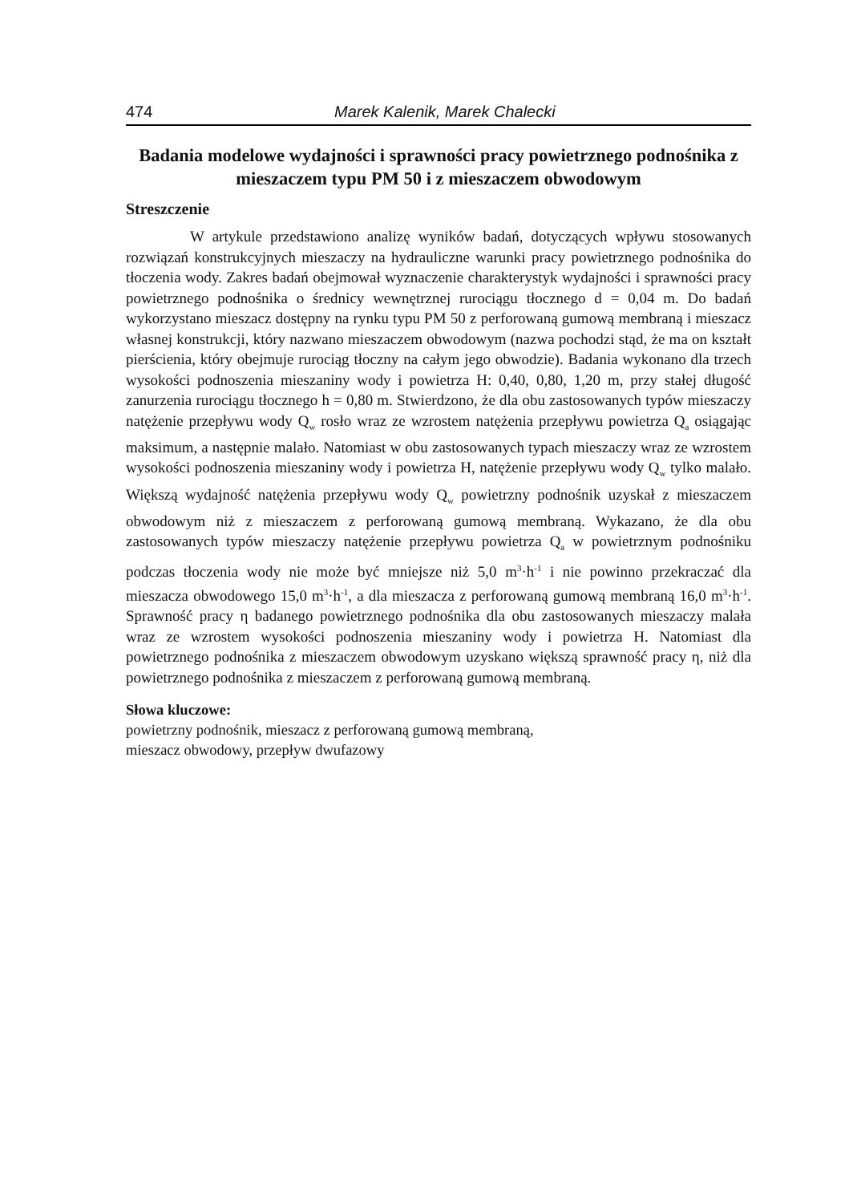474 Marek Kalenik, Marek Chalecki
Badania modelowe wydajności i sprawności pracy powietrznego podnośnika z mieszaczem typu PM 50 i z mieszaczem obwodowym
Streszczenie
W artykule przedstawiono analizę wyników badań, dotyczących wpływu stosowanych rozwiązań konstrukcyjnych mieszaczy na hydrauliczne warunki pracy powietrznego podnośnika do tłoczenia wody. Zakres badań obejmował wyznaczenie charakterystyk wydajności i sprawności pracy powietrznego podnośnika o średnicy wewnętrznej rurociągu tłocznego d = 0,04 m. Do badań wykorzystano mieszacz dostępny na rynku typu PM 50 z perforowaną gumową membraną i mieszacz własnej konstrukcji, który nazwano mieszaczem obwodowym (nazwa pochodzi stąd, że ma on kształt pierścienia, który obejmuje rurociąg tłoczny na całym jego obwodzie). Badania wykonano dla trzech wysokości podnoszenia mieszaniny wody i powietrza H: 0,40, 0,80, 1,20 m, przy stałej długość zanurzenia rurociągu tłocznego h = 0,80 m. Stwierdzono, że dla obu zastosowanych typów mieszaczy natężenie przepływu wody Q<sub>w</sub> rosło wraz ze wzrostem natężenia przepływu powietrza Q<sub>a</sub> osiągając maksimum, a następnie malało. Natomiast w obu zastosowanych typach mieszaczy wraz ze wzrostem wysokości podnoszenia mieszaniny wody i powietrza H, natężenie przepływu wody Q<sub>w</sub> tylko malało. Większą wydajność natężenia przepływu wody Q<sub>w</sub> powietrzny podnośnik uzyskał z mieszaczem obwodowym niż z mieszaczem z perforowaną gumową membraną. Wykazano, że dla obu zastosowanych typów mieszaczy natężenie przepływu powietrza Q<sub>a</sub> w powietrznym podnośniku podczas tłoczenia wody nie może być mniejsze niż 5,0 m<sup>3</sup>·h<sup>-1</sup> i nie powinno przekraczać dla mieszacza obwodowego 15,0 m<sup>3</sup>·h<sup>-1</sup>, a dla mieszacza z perforowaną gumową membraną 16,0 m<sup>3</sup>·h<sup>-1</sup>. Sprawność pracy η badanego powietrznego podnośnika dla obu zastosowanych mieszaczy malała wraz ze wzrostem wysokości podnoszenia mieszaniny wody i powietrza H. Natomiast dla powietrznego podnośnika z mieszaczem obwodowym uzyskano większą sprawność pracy η, niż dla powietrznego podnośnika z mieszaczem z perforowaną gumową membraną.
Słowa kluczowe:
powietrzny podnośnik, mieszacz z perforowaną gumową membraną,
mieszacz obwodowy, przepływ dwufazowy